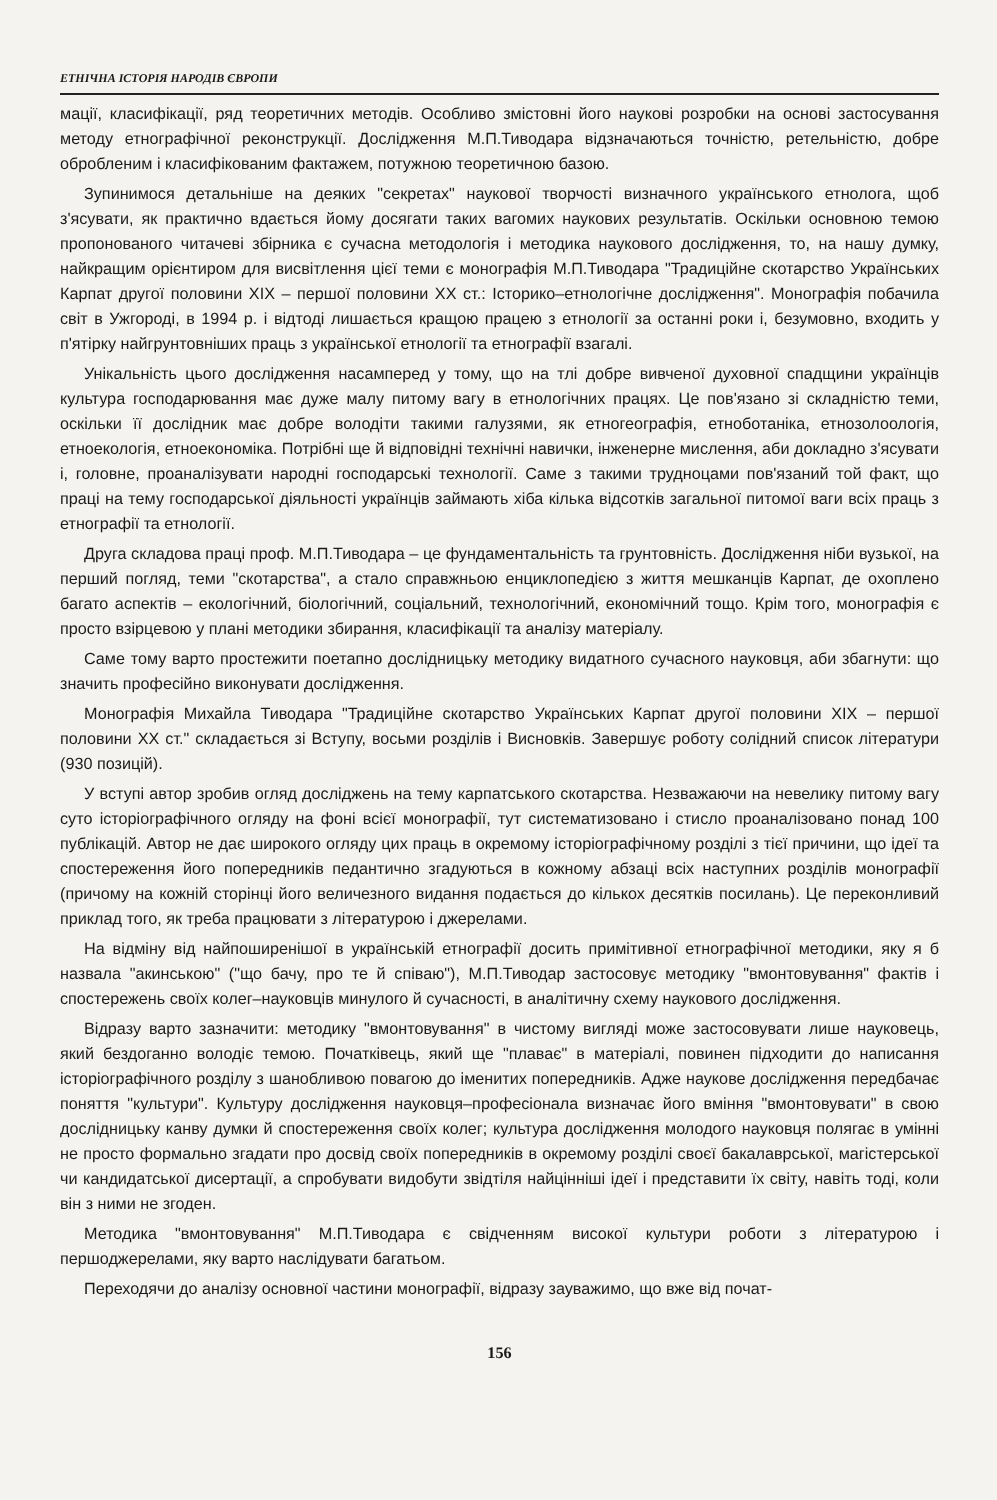ЕТНІЧНА ІСТОРІЯ НАРОДІВ ЄВРОПИ
мації, класифікації, ряд теоретичних методів. Особливо змістовні його наукові розробки на основі застосування методу етнографічної реконструкції. Дослідження М.П.Тиводара відзначаються точністю, ретельністю, добре обробленим і класифікованим фактажем, потужною теоретичною базою.
Зупинимося детальніше на деяких "секретах" наукової творчості визначного українського етнолога, щоб з'ясувати, як практично вдається йому досягати таких вагомих наукових результатів. Оскільки основною темою пропонованого читачеві збірника є сучасна методологія і методика наукового дослідження, то, на нашу думку, найкращим орієнтиром для висвітлення цієї теми є монографія М.П.Тиводара "Традиційне скотарство Українських Карпат другої половини XIX – першої половини XX ст.: Історико–етнологічне дослідження". Монографія побачила світ в Ужгороді, в 1994 р. і відтоді лишається кращою працею з етнології за останні роки і, безумовно, входить у п'ятірку найгрунтовніших праць з української етнології та етнографії взагалі.
Унікальність цього дослідження насамперед у тому, що на тлі добре вивченої духовної спадщини українців культура господарювання має дуже малу питому вагу в етнологічних працях. Це пов'язано зі складністю теми, оскільки її дослідник має добре володіти такими галузями, як етногеографія, етноботаніка, етнозолоологія, етноекологія, етноекономіка. Потрібні ще й відповідні технічні навички, інженерне мислення, аби докладно з'ясувати і, головне, проаналізувати народні господарські технології. Саме з такими трудноцами пов'язаний той факт, що праці на тему господарської діяльності українців займають хіба кілька відсотків загальної питомої ваги всіх праць з етнографії та етнології.
Друга складова праці проф. М.П.Тиводара – це фундаментальність та грунтовність. Дослідження ніби вузької, на перший погляд, теми "скотарства", а стало справжньою енциклопедією з життя мешканців Карпат, де охоплено багато аспектів – екологічний, біологічний, соціальний, технологічний, економічний тощо. Крім того, монографія є просто взірцевою у плані методики збирання, класифікації та аналізу матеріалу.
Саме тому варто простежити поетапно дослідницьку методику видатного сучасного науковця, аби збагнути: що значить професійно виконувати дослідження.
Монографія Михайла Тиводара "Традиційне скотарство Українських Карпат другої половини XIX – першої половини XX ст." складається зі Вступу, восьми розділів і Висновків. Завершує роботу солідний список літератури (930 позицій).
У вступі автор зробив огляд досліджень на тему карпатського скотарства. Незважаючи на невелику питому вагу суто історіографічного огляду на фоні всієї монографії, тут систематизовано і стисло проаналізовано понад 100 публікацій. Автор не дає широкого огляду цих праць в окремому історіографічному розділі з тієї причини, що ідеї та спостереження його попередників педантично згадуються в кожному абзаці всіх наступних розділів монографії (причому на кожній сторінці його величезного видання подається до кількох десятків посилань). Це переконливий приклад того, як треба працювати з літературою і джерелами.
На відміну від найпоширенішої в українській етнографії досить примітивної етнографічної методики, яку я б назвала "акинською" ("що бачу, про те й співаю"), М.П.Тиводар застосовує методику "вмонтовування" фактів і спостережень своїх колег–науковців минулого й сучасності, в аналітичну схему наукового дослідження.
Відразу варто зазначити: методику "вмонтовування" в чистому вигляді може застосовувати лише науковець, який бездоганно володіє темою. Початківець, який ще "плаває" в матеріалі, повинен підходити до написання історіографічного розділу з шанобливою повагою до іменитих попередників. Адже наукове дослідження передбачає поняття "культури". Культуру дослідження науковця–професіонала визначає його вміння "вмонтовувати" в свою дослідницьку канву думки й спостереження своїх колег; культура дослідження молодого науковця полягає в умінні не просто формально згадати про досвід своїх попередників в окремому розділі своєї бакалаврської, магістерської чи кандидатської дисертації, а спробувати видобути звідтіля найцінніші ідеї і представити їх світу, навіть тоді, коли він з ними не згоден.
Методика "вмонтовування" М.П.Тиводара є свідченням високої культури роботи з літературою і першоджерелами, яку варто наслідувати багатьом.
Переходячи до аналізу основної частини монографії, відразу зауважимо, що вже від почат-
156